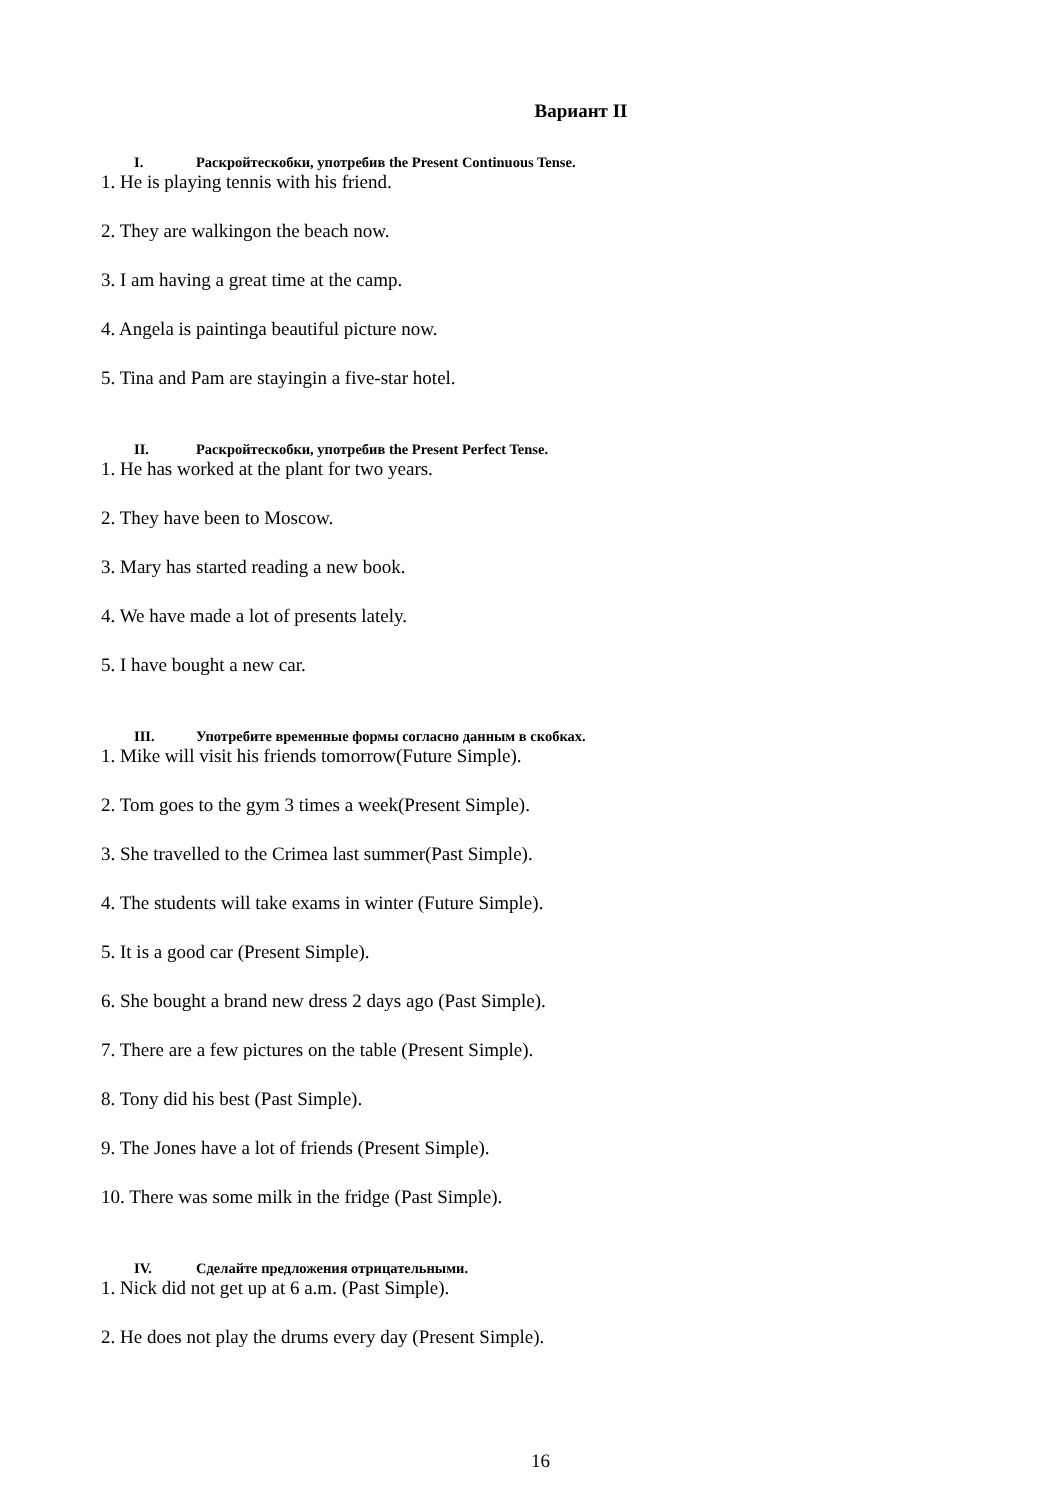Вариант II
I. Раскройтескобки, употребив the Present Continuous Tense.
1. He is playing tennis with his friend.
2. They are walkingon the beach now.
3. I am having a great time at the camp.
4. Angela is paintinga beautiful picture now.
5. Tina and Pam are stayingin a five-star hotel.
II. Раскройтескобки, употребив the Present Perfect Tense.
1. He has worked at the plant for two years.
2. They have been to Moscow.
3. Mary has started reading a new book.
4. We have made a lot of presents lately.
5. I have bought a new car.
III. Употребите временные формы согласно данным в скобках.
1. Mike will visit his friends tomorrow(Future Simple).
2. Tom goes to the gym 3 times a week(Present Simple).
3. She travelled to the Crimea last summer(Past Simple).
4. The students will take exams in winter (Future Simple).
5. It is a good car (Present Simple).
6. She bought a brand new dress 2 days ago (Past Simple).
7. There are a few pictures on the table (Present Simple).
8. Tony did his best (Past Simple).
9. The Jones have a lot of friends (Present Simple).
10. There was some milk in the fridge (Past Simple).
IV. Сделайте предложения отрицательными.
1. Nick did not get up at 6 a.m. (Past Simple).
2. He does not play the drums every day (Present Simple).
16